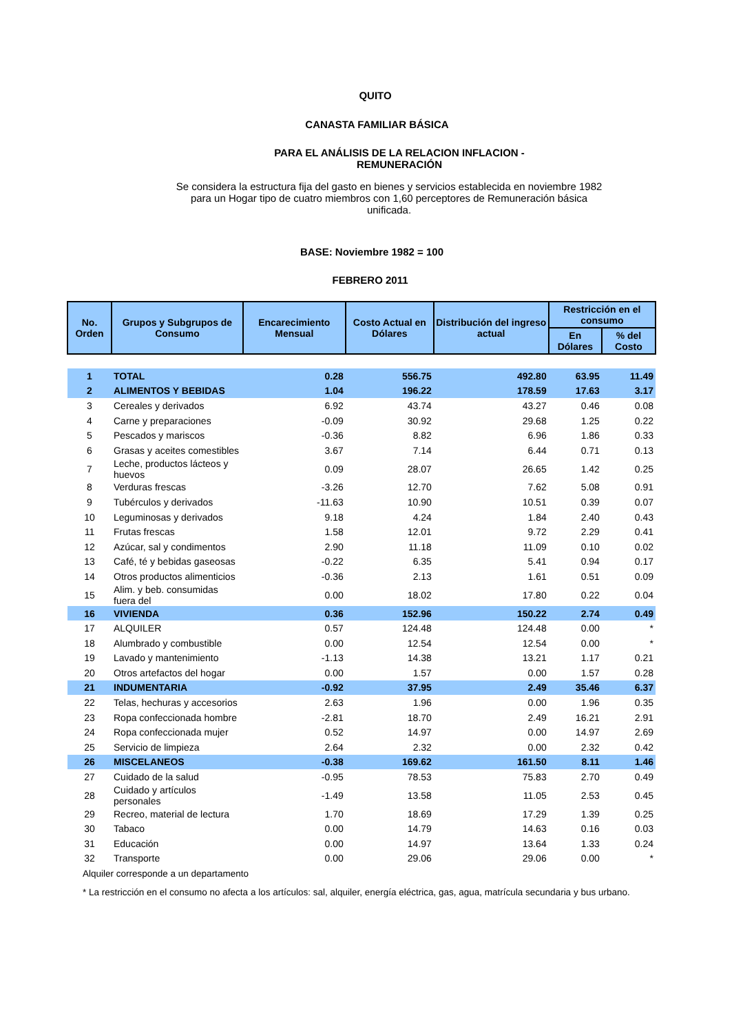QUITO
CANASTA FAMILIAR BÁSICA
PARA EL ANÁLISIS DE LA RELACION INFLACION - REMUNERACIÓN
Se considera la estructura fija del gasto en bienes y servicios establecida en noviembre 1982 para un Hogar tipo de cuatro miembros con 1,60 perceptores de Remuneración básica unificada.
BASE: Noviembre 1982 = 100
FEBRERO 2011
| No. Orden | Grupos y Subgrupos de Consumo | Encarecimiento Mensual | Costo Actual en Dólares | Distribución del ingreso actual | Restricción en el consumo | |
| --- | --- | --- | --- | --- | --- | --- |
| | | | | | En Dólares | % del Costo |
| 1 | TOTAL | 0.28 | 556.75 | 492.80 | 63.95 | 11.49 |
| 2 | ALIMENTOS Y BEBIDAS | 1.04 | 196.22 | 178.59 | 17.63 | 3.17 |
| 3 | Cereales y derivados | 6.92 | 43.74 | 43.27 | 0.46 | 0.08 |
| 4 | Carne y preparaciones | -0.09 | 30.92 | 29.68 | 1.25 | 0.22 |
| 5 | Pescados y mariscos | -0.36 | 8.82 | 6.96 | 1.86 | 0.33 |
| 6 | Grasas y aceites comestibles | 3.67 | 7.14 | 6.44 | 0.71 | 0.13 |
| 7 | Leche, productos lácteos y huevos | 0.09 | 28.07 | 26.65 | 1.42 | 0.25 |
| 8 | Verduras frescas | -3.26 | 12.70 | 7.62 | 5.08 | 0.91 |
| 9 | Tubérculos y derivados | -11.63 | 10.90 | 10.51 | 0.39 | 0.07 |
| 10 | Leguminosas y derivados | 9.18 | 4.24 | 1.84 | 2.40 | 0.43 |
| 11 | Frutas frescas | 1.58 | 12.01 | 9.72 | 2.29 | 0.41 |
| 12 | Azúcar, sal y condimentos | 2.90 | 11.18 | 11.09 | 0.10 | 0.02 |
| 13 | Café, té y bebidas gaseosas | -0.22 | 6.35 | 5.41 | 0.94 | 0.17 |
| 14 | Otros productos alimenticios | -0.36 | 2.13 | 1.61 | 0.51 | 0.09 |
| 15 | Alim. y beb. consumidas fuera del | 0.00 | 18.02 | 17.80 | 0.22 | 0.04 |
| 16 | VIVIENDA | 0.36 | 152.96 | 150.22 | 2.74 | 0.49 |
| 17 | ALQUILER | 0.57 | 124.48 | 124.48 | 0.00 | * |
| 18 | Alumbrado y combustible | 0.00 | 12.54 | 12.54 | 0.00 | * |
| 19 | Lavado y mantenimiento | -1.13 | 14.38 | 13.21 | 1.17 | 0.21 |
| 20 | Otros artefactos del hogar | 0.00 | 1.57 | 0.00 | 1.57 | 0.28 |
| 21 | INDUMENTARIA | -0.92 | 37.95 | 2.49 | 35.46 | 6.37 |
| 22 | Telas, hechuras y accesorios | 2.63 | 1.96 | 0.00 | 1.96 | 0.35 |
| 23 | Ropa confeccionada hombre | -2.81 | 18.70 | 2.49 | 16.21 | 2.91 |
| 24 | Ropa confeccionada mujer | 0.52 | 14.97 | 0.00 | 14.97 | 2.69 |
| 25 | Servicio de limpieza | 2.64 | 2.32 | 0.00 | 2.32 | 0.42 |
| 26 | MISCELANEOS | -0.38 | 169.62 | 161.50 | 8.11 | 1.46 |
| 27 | Cuidado de la salud | -0.95 | 78.53 | 75.83 | 2.70 | 0.49 |
| 28 | Cuidado y artículos personales | -1.49 | 13.58 | 11.05 | 2.53 | 0.45 |
| 29 | Recreo, material de lectura | 1.70 | 18.69 | 17.29 | 1.39 | 0.25 |
| 30 | Tabaco | 0.00 | 14.79 | 14.63 | 0.16 | 0.03 |
| 31 | Educación | 0.00 | 14.97 | 13.64 | 1.33 | 0.24 |
| 32 | Transporte | 0.00 | 29.06 | 29.06 | 0.00 | * |
| Alquiler corresponde a un departamento | | | | | | |
| * La restricción en el consumo no afecta a los artículos: sal, alquiler, energía eléctrica, gas, agua, matrícula secundaria y bus urbano. | | | | | | |